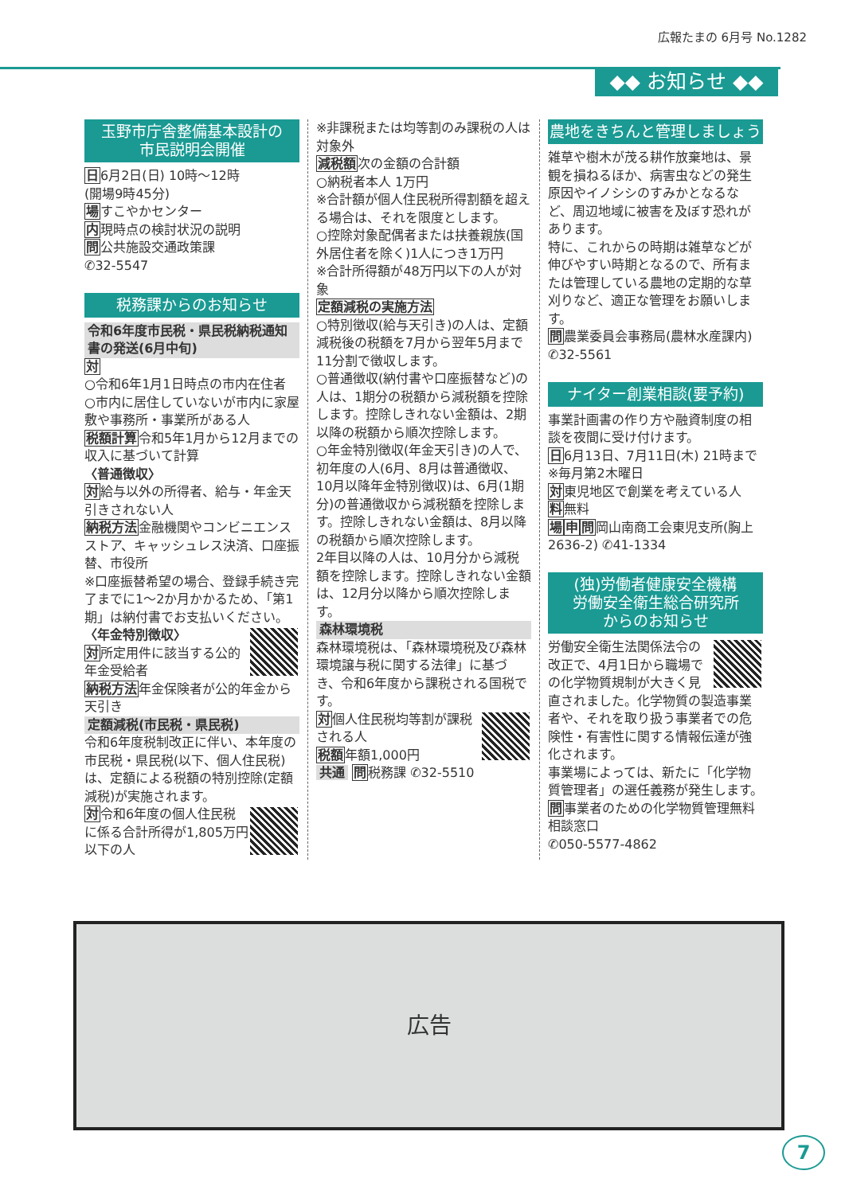広報たまの 6月号 No.1282
◆◆ お知らせ ◆◆
玉野市庁舎整備基本設計の
市民説明会開催
日6月2日(日) 10時～12時
(開場9時45分)
場すこやかセンター
内現時点の検討状況の説明
問公共施設交通政策課
✆32-5547
税務課からのお知らせ
令和6年度市民税・県民税納税通知書の発送(6月中旬)
対
○令和6年1月1日時点の市内在住者
○市内に居住していないが市内に家屋敷や事務所・事業所がある人
税額計算令和5年1月から12月までの収入に基づいて計算
〈普通徴収〉
対給与以外の所得者、給与・年金天引きされない人
納税方法金融機関やコンビニエンスストア、キャッシュレス決済、口座振替、市役所
※口座振替希望の場合、登録手続き完了までに1～2か月かかるため、「第1期」は納付書でお支払いください。
〈年金特別徴収〉
対所定用件に該当する公的年金受給者
納税方法年金保険者が公的年金から天引き
定額減税(市民税・県民税)
令和6年度税制改正に伴い、本年度の市民税・県民税(以下、個人住民税)は、定額による税額の特別控除(定額減税)が実施されます。
対令和6年度の個人住民税に係る合計所得が1,805万円以下の人
※非課税または均等割のみ課税の人は対象外
減税額次の金額の合計額
○納税者本人 1万円
※合計額が個人住民税所得割額を超える場合は、それを限度とします。
○控除対象配偶者または扶養親族(国外居住者を除く)1人につき1万円
※合計所得額が48万円以下の人が対象
定額減税の実施方法
○特別徴収(給与天引き)の人は、定額減税後の税額を7月から翌年5月まで11分割で徴収します。
○普通徴収(納付書や口座振替など)の人は、1期分の税額から減税額を控除します。控除しきれない金額は、2期以降の税額から順次控除します。
○年金特別徴収(年金天引き)の人で、初年度の人(6月、8月は普通徴収、10月以降年金特別徴収)は、6月(1期分)の普通徴収から減税額を控除します。控除しきれない金額は、8月以降の税額から順次控除します。
2年目以降の人は、10月分から減税額を控除します。控除しきれない金額は、12月分以降から順次控除します。
森林環境税
森林環境税は、「森林環境税及び森林環境譲与税に関する法律」に基づき、令和6年度から課税される国税です。
対個人住民税均等割が課税される人
税額年額1,000円
共通 問税務課 ✆32-5510
農地をきちんと管理しましょう
雑草や樹木が茂る耕作放棄地は、景観を損ねるほか、病害虫などの発生原因やイノシシのすみかとなるなど、周辺地域に被害を及ぼす恐れがあります。
特に、これからの時期は雑草などが伸びやすい時期となるので、所有または管理している農地の定期的な草刈りなど、適正な管理をお願いします。
問農業委員会事務局(農林水産課内) ✆32-5561
ナイター創業相談(要予約)
事業計画書の作り方や融資制度の相談を夜間に受け付けます。
日6月13日、7月11日(木) 21時まで
※毎月第2木曜日
対東児地区で創業を考えている人
料無料
場申問岡山南商工会東児支所(胸上2636-2) ✆41-1334
(独)労働者健康安全機構
労働安全衛生総合研究所
からのお知らせ
労働安全衛生法関係法令の改正で、4月1日から職場での化学物質規制が大きく見直されました。化学物質の製造事業者や、それを取り扱う事業者での危険性・有害性に関する情報伝達が強化されます。
事業場によっては、新たに「化学物質管理者」の選任義務が発生します。
問事業者のための化学物質管理無料相談窓口
✆050-5577-4862
広告
7